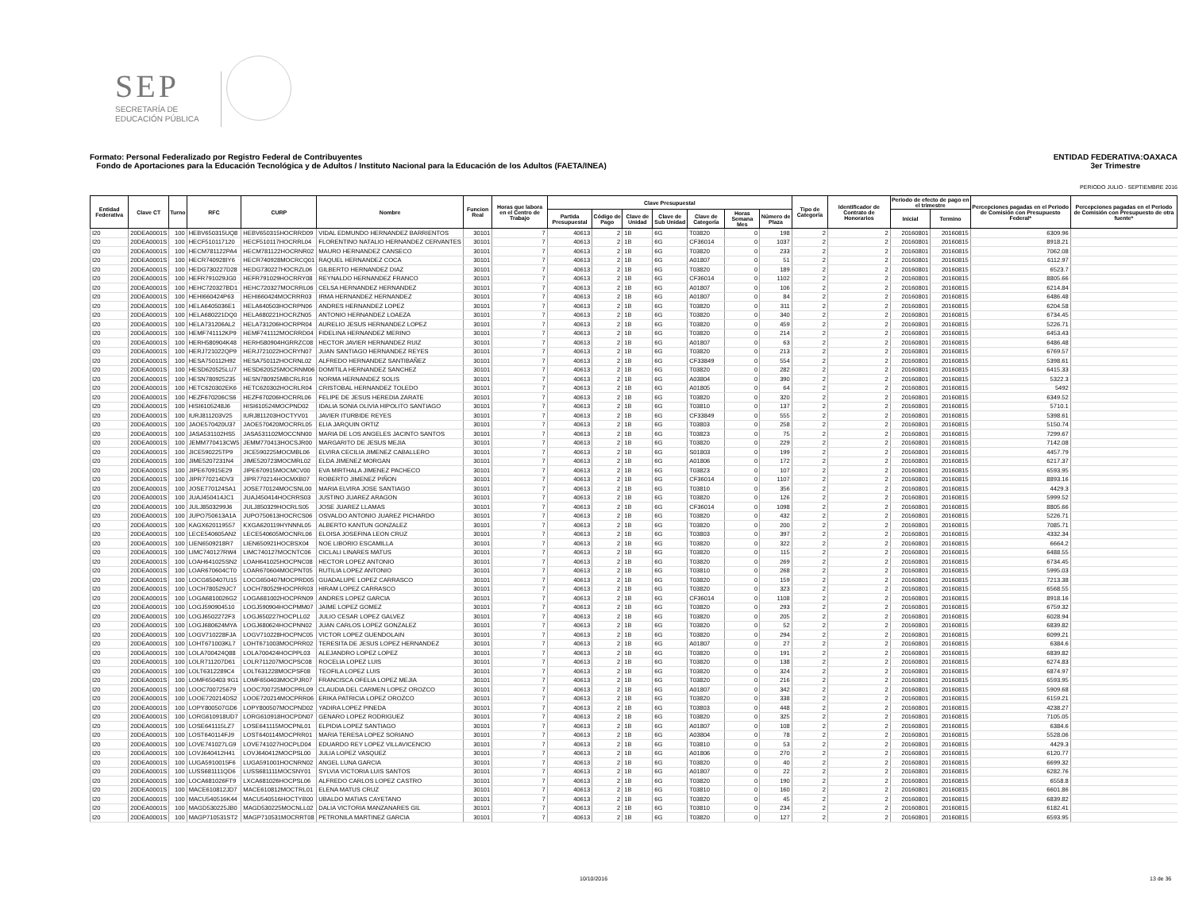SEP
SECRETARÍA DE
EDUCACIÓN PÚBLICA
ENTIDAD FEDERATIVA:OAXACA
3er Trimestre
Formato: Personal Federalizado por Registro Federal de Contribuyentes
Fondo de Aportaciones para la Educación Tecnológica y de Adultos / Instituto Nacional para la Educación de los Adultos (FAETA/INEA)
PERIODO JULIO - SEPTIEMBRE 2016
| Entidad Federativa | Clave CT | Turno | RFC | CURP | Nombre | Funcion Real | Horas que labora en el Centro de Trabajo | Clave Presupuestal | | | | | | | Tipo de Categoría | Identificador de Contrato de Honorarios | Periodo de efecto de pago en el trimestre | | Percepciones pagadas en el Periodo de Comisión con Presupuesto Federal* | Percepciones pagadas en el Periodo de Comisión con Presupuesto de otra fuente* |
| --- | --- | --- | --- | --- | --- | --- | --- | --- | --- | --- | --- | --- | --- | --- | --- | --- | --- | --- | --- | --- |
| | | | | | | | | Partida Presupuestal | Código de Pago | Clave de Unidad | Clave de Sub Unidad | Clave de Categoría | Horas Semana Mes | Número de Plaza | | | Inicial | Termino | | |
| I20 | 20DEA0001S | 100 | HEBV650315UQ8 | HEBV650315HOCRRD09 | VIDAL EDMUNDO HERNANDEZ BARRIENTOS | 30101 | 7 | 40613 | 2 | 1B | 6G | T03820 | 0 | 198 | 2 | 2 | 20160801 | 20160815 | 6309.96 | |
| I20 | 20DEA0001S | 100 | HECF510117120 | HECF510117HOCRRL04 | FLORENTINO NATALIO HERNANDEZ CERVANTES | 30101 | 7 | 40613 | 2 | 1B | 6G | CF36014 | 0 | 1037 | 2 | 2 | 20160801 | 20160815 | 8918.21 | |
| I20 | 20DEA0001S | 100 | HECM781122PA4 | HECM781122HOCRNR02 | MAURO HERNANDEZ CANSECO | 30101 | 7 | 40613 | 2 | 1B | 6G | T03820 | 0 | 233 | 2 | 2 | 20160801 | 20160815 | 7062.08 | |
| I20 | 20DEA0001S | 100 | HECR740928IY6 | HECR740928MOCRCQ01 | RAQUEL HERNANDEZ COCA | 30101 | 7 | 40613 | 2 | 1B | 6G | A01807 | 0 | 51 | 2 | 2 | 20160801 | 20160815 | 6112.97 | |
| I20 | 20DEA0001S | 100 | HEDG730227D28 | HEDG730227HOCRZL06 | GILBERTO HERNANDEZ DIAZ | 30101 | 7 | 40613 | 2 | 1B | 6G | T03820 | 0 | 189 | 2 | 2 | 20160801 | 20160815 | 6523.7 | |
| I20 | 20DEA0001S | 100 | HEFR791029JG0 | HEFR791029HOCRRY08 | REYNALDO HERNANDEZ FRANCO | 30101 | 7 | 40613 | 2 | 1B | 6G | CF36014 | 0 | 1102 | 2 | 2 | 20160801 | 20160815 | 8805.66 | |
| I20 | 20DEA0001S | 100 | HEHC720327BD1 | HEHC720327MOCRRL06 | CELSA HERNANDEZ HERNANDEZ | 30101 | 7 | 40613 | 2 | 1B | 6G | A01807 | 0 | 106 | 2 | 2 | 20160801 | 20160815 | 6214.84 | |
| I20 | 20DEA0001S | 100 | HEHI660424P63 | HEHI660424MOCRRR03 | IRMA HERNANDEZ HERNANDEZ | 30101 | 7 | 40613 | 2 | 1B | 6G | A01807 | 0 | 84 | 2 | 2 | 20160801 | 20160815 | 6486.48 | |
| I20 | 20DEA0001S | 100 | HELA6405036E1 | HELA640503HOCRPN06 | ANDRES HERNANDEZ LOPEZ | 30101 | 7 | 40613 | 2 | 1B | 6G | T03820 | 0 | 311 | 2 | 2 | 20160801 | 20160815 | 6204.58 | |
| I20 | 20DEA0001S | 100 | HELA680221DQ0 | HELA680221HOCRZN05 | ANTONIO HERNANDEZ LOAEZA | 30101 | 7 | 40613 | 2 | 1B | 6G | T03820 | 0 | 340 | 2 | 2 | 20160801 | 20160815 | 6734.45 | |
| I20 | 20DEA0001S | 100 | HELA731206AL2 | HELA731206HOCRPR04 | AURELIO JESUS HERNANDEZ LOPEZ | 30101 | 7 | 40613 | 2 | 1B | 6G | T03820 | 0 | 459 | 2 | 2 | 20160801 | 20160815 | 5226.71 | |
| I20 | 20DEA0001S | 100 | HEMF741112KP9 | HEMF741112MOCRRD04 | FIDELINA HERNANDEZ MERINO | 30101 | 7 | 40613 | 2 | 1B | 6G | T03820 | 0 | 214 | 2 | 2 | 20160801 | 20160815 | 6453.43 | |
| I20 | 20DEA0001S | 100 | HERH580904K48 | HERH580904HGRRZC08 | HECTOR JAVIER HERNANDEZ RUIZ | 30101 | 7 | 40613 | 2 | 1B | 6G | A01807 | 0 | 63 | 2 | 2 | 20160801 | 20160815 | 6486.48 | |
| I20 | 20DEA0001S | 100 | HERJ721022QP9 | HERJ721022HOCRYN07 | JUAN SANTIAGO HERNANDEZ REYES | 30101 | 7 | 40613 | 2 | 1B | 6G | T03820 | 0 | 213 | 2 | 2 | 20160801 | 20160815 | 6769.57 | |
| I20 | 20DEA0001S | 100 | HESA750112H92 | HESA750112HOCRNL02 | ALFREDO HERNANDEZ SANTIBAÑEZ | 30101 | 7 | 40613 | 2 | 1B | 6G | CF33849 | 0 | 554 | 2 | 2 | 20160801 | 20160815 | 5398.61 | |
| I20 | 20DEA0001S | 100 | HESD620525LU7 | HESD620525MOCRNM06 | DOMITILA HERNANDEZ SANCHEZ | 30101 | 7 | 40613 | 2 | 1B | 6G | T03820 | 0 | 282 | 2 | 2 | 20160801 | 20160815 | 6415.33 | |
| I20 | 20DEA0001S | 100 | HESN780925235 | HESN780925MBCRLR16 | NORMA HERNANDEZ SOLIS | 30101 | 7 | 40613 | 2 | 1B | 6G | A03804 | 0 | 390 | 2 | 2 | 20160801 | 20160815 | 5322.3 | |
| I20 | 20DEA0001S | 100 | HETC620302EK6 | HETC620302HOCRLR04 | CRISTOBAL HERNANDEZ TOLEDO | 30101 | 7 | 40613 | 2 | 1B | 6G | A01805 | 0 | 64 | 2 | 2 | 20160801 | 20160815 | 5492 | |
| I20 | 20DEA0001S | 100 | HEZF670206CS6 | HEZF670206HOCRRL06 | FELIPE DE JESUS HEREDIA ZARATE | 30101 | 7 | 40613 | 2 | 1B | 6G | T03820 | 0 | 320 | 2 | 2 | 20160801 | 20160815 | 6349.52 | |
| I20 | 20DEA0001S | 100 | HISI6105248J6 | HISI610524MOCPND02 | IDALIA SONIA OLIVIA HIPOLITO SANTIAGO | 30101 | 7 | 40613 | 2 | 1B | 6G | T03810 | 0 | 137 | 2 | 2 | 20160801 | 20160815 | 5710.1 | |
| I20 | 20DEA0001S | 100 | IURJ811203V25 | IURJ811203HOCTYV01 | JAVIER ITURBIDE REYES | 30101 | 7 | 40613 | 2 | 1B | 6G | CF33849 | 0 | 555 | 2 | 2 | 20160801 | 20160815 | 5398.61 | |
| I20 | 20DEA0001S | 100 | JAOE570420U37 | JAOE570420MOCRRL05 | ELIA JARQUIN ORTIZ | 30101 | 7 | 40613 | 2 | 1B | 6G | T03803 | 0 | 258 | 2 | 2 | 20160801 | 20160815 | 5150.74 | |
| I20 | 20DEA0001S | 100 | JASA531102HS5 | JASA531102MOCCNN00 | MARIA DE LOS ANGELES JACINTO SANTOS | 30101 | 7 | 40613 | 2 | 1B | 6G | T03823 | 0 | 75 | 2 | 2 | 20160801 | 20160815 | 7299.67 | |
| I20 | 20DEA0001S | 100 | JEMM770413CW5 | JEMM770413HOCSJR00 | MARGARITO DE JESUS MEJIA | 30101 | 7 | 40613 | 2 | 1B | 6G | T03820 | 0 | 229 | 2 | 2 | 20160801 | 20160815 | 7142.08 | |
| I20 | 20DEA0001S | 100 | JICE590225TP9 | JICE590225MOCMBL06 | ELVIRA CECILIA JIMENEZ CABALLERO | 30101 | 7 | 40613 | 2 | 1B | 6G | S01803 | 0 | 199 | 2 | 2 | 20160801 | 20160815 | 4457.79 | |
| I20 | 20DEA0001S | 100 | JIME5207231N4 | JIME520723MOCMRL02 | ELDA JIMENEZ MORGAN | 30101 | 7 | 40613 | 2 | 1B | 6G | A01806 | 0 | 172 | 2 | 2 | 20160801 | 20160815 | 6217.37 | |
| I20 | 20DEA0001S | 100 | JIPE670915E29 | JIPE670915MOCMCV00 | EVA MIRTHALA JIMENEZ PACHECO | 30101 | 7 | 40613 | 2 | 1B | 6G | T03823 | 0 | 107 | 2 | 2 | 20160801 | 20160815 | 6593.95 | |
| I20 | 20DEA0001S | 100 | JIPR770214DV3 | JIPR770214HOCMXB07 | ROBERTO JIMENEZ PIÑON | 30101 | 7 | 40613 | 2 | 1B | 6G | CF36014 | 0 | 1107 | 2 | 2 | 20160801 | 20160815 | 8893.16 | |
| I20 | 20DEA0001S | 100 | JOSE770124SA1 | JOSE770124MOCSNL00 | MARIA ELVIRA JOSE SANTIAGO | 30101 | 7 | 40613 | 2 | 1B | 6G | T03810 | 0 | 356 | 2 | 2 | 20160801 | 20160815 | 4429.3 | |
| I20 | 20DEA0001S | 100 | JUAJ450414JC1 | JUAJ450414HOCRRS03 | JUSTINO JUAREZ ARAGON | 30101 | 7 | 40613 | 2 | 1B | 6G | T03820 | 0 | 126 | 2 | 2 | 20160801 | 20160815 | 5999.52 | |
| I20 | 20DEA0001S | 100 | JULJ8503299J6 | JULJ850329HOCRLS05 | JOSE JUAREZ LLAMAS | 30101 | 7 | 40613 | 2 | 1B | 6G | CF36014 | 0 | 1098 | 2 | 2 | 20160801 | 20160815 | 8805.66 | |
| I20 | 20DEA0001S | 100 | JUPO750613A1A | JUPO750613HOCRCS06 | OSVALDO ANTONIO JUAREZ PICHARDO | 30101 | 7 | 40613 | 2 | 1B | 6G | T03820 | 0 | 432 | 2 | 2 | 20160801 | 20160815 | 5226.71 | |
| I20 | 20DEA0001S | 100 | KAGX620119557 | KXGA620119HYNNNL05 | ALBERTO KANTUN GONZALEZ | 30101 | 7 | 40613 | 2 | 1B | 6G | T03820 | 0 | 200 | 2 | 2 | 20160801 | 20160815 | 7085.71 | |
| I20 | 20DEA0001S | 100 | LECE540605AN2 | LECE540605MOCNRL06 | ELOISA JOSEFINA LEON CRUZ | 30101 | 7 | 40613 | 2 | 1B | 6G | T03803 | 0 | 397 | 2 | 2 | 20160801 | 20160815 | 4332.34 | |
| I20 | 20DEA0001S | 100 | LIEN6509218R7 | LIEN650921HOCBSX04 | NOE LIBORIO ESCAMILLA | 30101 | 7 | 40613 | 2 | 1B | 6G | T03820 | 0 | 322 | 2 | 2 | 20160801 | 20160815 | 6664.2 | |
| I20 | 20DEA0001S | 100 | LIMC740127RW4 | LIMC740127MOCNTC06 | CICLALI LINARES MATUS | 30101 | 7 | 40613 | 2 | 1B | 6G | T03820 | 0 | 115 | 2 | 2 | 20160801 | 20160815 | 6488.55 | |
| I20 | 20DEA0001S | 100 | LOAH641025SN2 | LOAH641025HOCPNC08 | HECTOR LOPEZ ANTONIO | 30101 | 7 | 40613 | 2 | 1B | 6G | T03820 | 0 | 269 | 2 | 2 | 20160801 | 20160815 | 6734.45 | |
| I20 | 20DEA0001S | 100 | LOAR670604CT0 | LOAR670604MOCPNT05 | RUTILIA LOPEZ ANTONIO | 30101 | 7 | 40613 | 2 | 1B | 6G | T03810 | 0 | 268 | 2 | 2 | 20160801 | 20160815 | 5995.03 | |
| I20 | 20DEA0001S | 100 | LOCG650407U15 | LOCG650407MOCPRD05 | GUADALUPE LOPEZ CARRASCO | 30101 | 7 | 40613 | 2 | 1B | 6G | T03820 | 0 | 159 | 2 | 2 | 20160801 | 20160815 | 7213.38 | |
| I20 | 20DEA0001S | 100 | LOCH780529JC7 | LOCH780529HOCPRR03 | HIRAM LOPEZ CARRASCO | 30101 | 7 | 40613 | 2 | 1B | 6G | T03820 | 0 | 323 | 2 | 2 | 20160801 | 20160815 | 6568.55 | |
| I20 | 20DEA0001S | 100 | LOGA6810026G2 | LOGA681002HOCPRN09 | ANDRES LOPEZ GARCIA | 30101 | 7 | 40613 | 2 | 1B | 6G | CF36014 | 0 | 1108 | 2 | 2 | 20160801 | 20160815 | 8918.16 | |
| I20 | 20DEA0001S | 100 | LOGJ590904510 | LOGJ590904HOCPMM07 | JAIME LOPEZ GOMEZ | 30101 | 7 | 40613 | 2 | 1B | 6G | T03820 | 0 | 293 | 2 | 2 | 20160801 | 20160815 | 6759.32 | |
| I20 | 20DEA0001S | 100 | LOGJ6502272F3 | LOGJ650227HOCPLL02 | JULIO CESAR LOPEZ GALVEZ | 30101 | 7 | 40613 | 2 | 1B | 6G | T03820 | 0 | 205 | 2 | 2 | 20160801 | 20160815 | 6028.94 | |
| I20 | 20DEA0001S | 100 | LOGJ680624MYA | LOGJ680624HOCPNN02 | JUAN CARLOS LOPEZ GONZALEZ | 30101 | 7 | 40613 | 2 | 1B | 6G | T03820 | 0 | 52 | 2 | 2 | 20160801 | 20160815 | 6839.82 | |
| I20 | 20DEA0001S | 100 | LOGV710228FJA | LOGV710228HOCPNC05 | VICTOR LOPEZ GUENDOLAIN | 30101 | 7 | 40613 | 2 | 1B | 6G | T03820 | 0 | 294 | 2 | 2 | 20160801 | 20160815 | 6099.21 | |
| I20 | 20DEA0001S | 100 | LOHT671003KL7 | LOHT671003MOCPRR02 | TERESITA DE JESUS LOPEZ HERNANDEZ | 30101 | 7 | 40613 | 2 | 1B | 6G | A01807 | 0 | 27 | 2 | 2 | 20160801 | 20160815 | 6384.6 | |
| I20 | 20DEA0001S | 100 | LOLA700424Q88 | LOLA700424HOCPPL03 | ALEJANDRO LOPEZ LOPEZ | 30101 | 7 | 40613 | 2 | 1B | 6G | T03820 | 0 | 191 | 2 | 2 | 20160801 | 20160815 | 6839.82 | |
| I20 | 20DEA0001S | 100 | LOLR711207D61 | LOLR711207MOCPSC08 | ROCELIA LOPEZ LUIS | 30101 | 7 | 40613 | 2 | 1B | 6G | T03820 | 0 | 138 | 2 | 2 | 20160801 | 20160815 | 6274.83 | |
| I20 | 20DEA0001S | 100 | LOLT6312289C4 | LOLT631228MOCPSF08 | TEOFILA LOPEZ LUIS | 30101 | 7 | 40613 | 2 | 1B | 6G | T03820 | 0 | 324 | 2 | 2 | 20160801 | 20160815 | 6874.97 | |
| I20 | 20DEA0001S | 100 | LOMF650403 9G1 | LOMF650403MOCPJR07 | FRANCISCA OFELIA LOPEZ MEJIA | 30101 | 7 | 40613 | 2 | 1B | 6G | T03820 | 0 | 216 | 2 | 2 | 20160801 | 20160815 | 6593.95 | |
| I20 | 20DEA0001S | 100 | LOOC700725679 | LOOC700725MOCPRL09 | CLAUDIA DEL CARMEN LOPEZ OROZCO | 30101 | 7 | 40613 | 2 | 1B | 6G | A01807 | 0 | 342 | 2 | 2 | 20160801 | 20160815 | 5909.68 | |
| I20 | 20DEA0001S | 100 | LOOE720214DS2 | LOOE720214MOCPRR06 | ERIKA PATRICIA LOPEZ OROZCO | 30101 | 7 | 40613 | 2 | 1B | 6G | T03820 | 0 | 338 | 2 | 2 | 20160801 | 20160815 | 6159.21 | |
| I20 | 20DEA0001S | 100 | LOPY800507GD6 | LOPY800507MOCPND02 | YADIRA LOPEZ PINEDA | 30101 | 7 | 40613 | 2 | 1B | 6G | T03803 | 0 | 448 | 2 | 2 | 20160801 | 20160815 | 4238.27 | |
| I20 | 20DEA0001S | 100 | LORG610918UD7 | LORG610918HOCPDN07 | GENARO LOPEZ RODRIGUEZ | 30101 | 7 | 40613 | 2 | 1B | 6G | T03820 | 0 | 325 | 2 | 2 | 20160801 | 20160815 | 7105.05 | |
| I20 | 20DEA0001S | 100 | LOSE641115LZ7 | LOSE641115MOCPNL01 | ELPIDIA LOPEZ SANTIAGO | 30101 | 7 | 40613 | 2 | 1B | 6G | A01807 | 0 | 108 | 2 | 2 | 20160801 | 20160815 | 6384.6 | |
| I20 | 20DEA0001S | 100 | LOST640114FJ9 | LOST640114MOCPRR01 | MARIA TERESA LOPEZ SORIANO | 30101 | 7 | 40613 | 2 | 1B | 6G | A03804 | 0 | 78 | 2 | 2 | 20160801 | 20160815 | 5528.06 | |
| I20 | 20DEA0001S | 100 | LOVE741027LG9 | LOVE741027HOCPLD04 | EDUARDO REY LOPEZ VILLAVICENCIO | 30101 | 7 | 40613 | 2 | 1B | 6G | T03810 | 0 | 53 | 2 | 2 | 20160801 | 20160815 | 4429.3 | |
| I20 | 20DEA0001S | 100 | LOVJ640412H41 | LOVJ640412MOCPSL00 | JULIA LOPEZ VASQUEZ | 30101 | 7 | 40613 | 2 | 1B | 6G | A01806 | 0 | 270 | 2 | 2 | 20160801 | 20160815 | 6120.77 | |
| I20 | 20DEA0001S | 100 | LUGA5910015F6 | LUGA591001HOCNRN02 | ANGEL LUNA GARCIA | 30101 | 7 | 40613 | 2 | 1B | 6G | T03820 | 0 | 40 | 2 | 2 | 20160801 | 20160815 | 6699.32 | |
| I20 | 20DEA0001S | 100 | LUSS681111QD6 | LUSS681111MOCSNY01 | SYLVIA VICTORIA LUIS SANTOS | 30101 | 7 | 40613 | 2 | 1B | 6G | A01807 | 0 | 22 | 2 | 2 | 20160801 | 20160815 | 6282.76 | |
| I20 | 20DEA0001S | 100 | LOCA681026FT9 | LXCA681026HOCPSL06 | ALFREDO CARLOS LOPEZ CASTRO | 30101 | 7 | 40613 | 2 | 1B | 6G | T03820 | 0 | 190 | 2 | 2 | 20160801 | 20160815 | 6558.8 | |
| I20 | 20DEA0001S | 100 | MACE610812JD7 | MACE610812MOCTRL01 | ELENA MATUS CRUZ | 30101 | 7 | 40613 | 2 | 1B | 6G | T03810 | 0 | 160 | 2 | 2 | 20160801 | 20160815 | 6601.86 | |
| I20 | 20DEA0001S | 100 | MACU540516K44 | MACU540516HOCTYB00 | UBALDO MATIAS CAYETANO | 30101 | 7 | 40613 | 2 | 1B | 6G | T03820 | 0 | 45 | 2 | 2 | 20160801 | 20160815 | 6839.82 | |
| I20 | 20DEA0001S | 100 | MAGD530225JB0 | MAGD530225MOCNLL02 | DALIA VICTORIA MANZANARES GIL | 30101 | 7 | 40613 | 2 | 1B | 6G | T03810 | 0 | 234 | 2 | 2 | 20160801 | 20160815 | 6182.41 | |
| I20 | 20DEA0001S | 100 | MAGP710531ST2 | MAGP710531MOCRRT08 | PETRONILA MARTINEZ GARCIA | 30101 | 7 | 40613 | 2 | 1B | 6G | T03820 | 0 | 127 | 2 | 2 | 20160801 | 20160815 | 6593.95 | |
10/10/2016 13 de 36